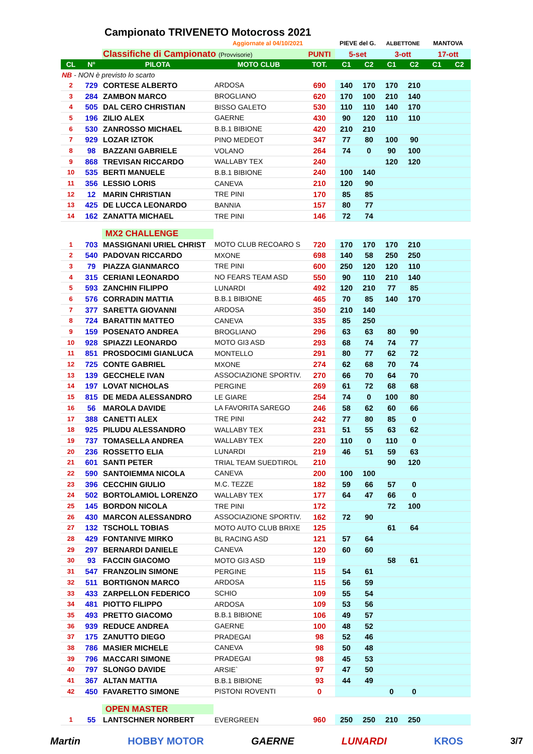Campionato TRIVENETO Motocross 2021
| Aggiornate al 04/10/2021 | | | | | PIEVE del G. | | ALBETTONE | | MANTOVA | |
| | | Classifiche di Campionato (Provvisorie) | | PUNTI | 5-set | | 3-ott | | 17-ott | |
| CL | N° | PILOTA | MOTO CLUB | TOT. | C1 | C2 | C1 | C2 | C1 | C2 |
| NB - NON è previsto lo scarto | | | | | | | | | | |
| 2 | 729 | CORTESE ALBERTO | ARDOSA | 690 | 140 | 170 | 170 | 210 | | |
| 3 | 284 | ZAMBON MARCO | BROGLIANO | 620 | 170 | 100 | 210 | 140 | | |
| 4 | 505 | DAL CERO CHRISTIAN | BISSO GALETO | 530 | 110 | 110 | 140 | 170 | | |
| 5 | 196 | ZILIO ALEX | GAERNE | 430 | 90 | 120 | 110 | 110 | | |
| 6 | 530 | ZANROSSO MICHAEL | B.B.1 BIBIONE | 420 | 210 | 210 | | | | |
| 7 | 929 | LOZAR IZTOK | PINO MEDEOT | 347 | 77 | 80 | 100 | 90 | | |
| 8 | 98 | BAZZANI GABRIELE | VOLANO | 264 | 74 | 0 | 90 | 100 | | |
| 9 | 868 | TREVISAN RICCARDO | WALLABY TEX | 240 | | | 120 | 120 | | |
| 10 | 535 | BERTI MANUELE | B.B.1 BIBIONE | 240 | 100 | 140 | | | | |
| 11 | 356 | LESSIO LORIS | CANEVA | 210 | 120 | 90 | | | | |
| 12 | 12 | MARIN CHRISTIAN | TRE PINI | 170 | 85 | 85 | | | | |
| 13 | 425 | DE LUCCA LEONARDO | BANNIA | 157 | 80 | 77 | | | | |
| 14 | 162 | ZANATTA MICHAEL | TRE PINI | 146 | 72 | 74 | | | | |
| | | MX2 CHALLENGE | | | | | | | | |
| 1 | 703 | MASSIGNANI URIEL CHRIST | MOTO CLUB RECOARO S | 720 | 170 | 170 | 170 | 210 | | |
| 2 | 540 | PADOVAN RICCARDO | MXONE | 698 | 140 | 58 | 250 | 250 | | |
| 3 | 79 | PIAZZA GIANMARCO | TRE PINI | 600 | 250 | 120 | 120 | 110 | | |
| 4 | 315 | CERIANI LEONARDO | NO FEARS TEAM ASD | 550 | 90 | 110 | 210 | 140 | | |
| 5 | 593 | ZANCHIN FILIPPO | LUNARDI | 492 | 120 | 210 | 77 | 85 | | |
| 6 | 576 | CORRADIN MATTIA | B.B.1 BIBIONE | 465 | 70 | 85 | 140 | 170 | | |
| 7 | 377 | SARETTA GIOVANNI | ARDOSA | 350 | 210 | 140 | | | | |
| 8 | 724 | BARATTIN MATTEO | CANEVA | 335 | 85 | 250 | | | | |
| 9 | 159 | POSENATO ANDREA | BROGLIANO | 296 | 63 | 63 | 80 | 90 | | |
| 10 | 928 | SPIAZZI LEONARDO | MOTO GI3 ASD | 293 | 68 | 74 | 74 | 77 | | |
| 11 | 851 | PROSDOCIMI GIANLUCA | MONTELLO | 291 | 80 | 77 | 62 | 72 | | |
| 12 | 725 | CONTE GABRIEL | MXONE | 274 | 62 | 68 | 70 | 74 | | |
| 13 | 139 | GECCHELE IVAN | ASSOCIAZIONE SPORTIV. | 270 | 66 | 70 | 64 | 70 | | |
| 14 | 197 | LOVAT NICHOLAS | PERGINE | 269 | 61 | 72 | 68 | 68 | | |
| 15 | 815 | DE MEDA ALESSANDRO | LE GIARE | 254 | 74 | 0 | 100 | 80 | | |
| 16 | 56 | MAROLA DAVIDE | LA FAVORITA SAREGO | 246 | 58 | 62 | 60 | 66 | | |
| 17 | 388 | CANETTI ALEX | TRE PINI | 242 | 77 | 80 | 85 | 0 | | |
| 18 | 925 | PILUDU ALESSANDRO | WALLABY TEX | 231 | 51 | 55 | 63 | 62 | | |
| 19 | 737 | TOMASELLA ANDREA | WALLABY TEX | 220 | 110 | 0 | 110 | 0 | | |
| 20 | 236 | ROSSETTO ELIA | LUNARDI | 219 | 46 | 51 | 59 | 63 | | |
| 21 | 601 | SANTI PETER | TRIAL TEAM SUEDTIROL | 210 | | | 90 | 120 | | |
| 22 | 590 | SANTOIEMMA NICOLA | CANEVA | 200 | 100 | 100 | | | | |
| 23 | 396 | CECCHIN GIULIO | M.C. TEZZE | 182 | 59 | 66 | 57 | 0 | | |
| 24 | 502 | BORTOLAMIOL LORENZO | WALLABY TEX | 177 | 64 | 47 | 66 | 0 | | |
| 25 | 145 | BORDON NICOLA | TRE PINI | 172 | | | 72 | 100 | | |
| 26 | 430 | MARCON ALESSANDRO | ASSOCIAZIONE SPORTIV. | 162 | 72 | 90 | | | | |
| 27 | 132 | TSCHOLL TOBIAS | MOTO AUTO CLUB BRIXE | 125 | | | 61 | 64 | | |
| 28 | 429 | FONTANIVE MIRKO | BL RACING ASD | 121 | 57 | 64 | | | | |
| 29 | 297 | BERNARDI DANIELE | CANEVA | 120 | 60 | 60 | | | | |
| 30 | 93 | FACCIN GIACOMO | MOTO GI3 ASD | 119 | | | 58 | 61 | | |
| 31 | 547 | FRANZOLIN SIMONE | PERGINE | 115 | 54 | 61 | | | | |
| 32 | 511 | BORTIGNON MARCO | ARDOSA | 115 | 56 | 59 | | | | |
| 33 | 433 | ZARPELLON FEDERICO | SCHIO | 109 | 55 | 54 | | | | |
| 34 | 481 | PIOTTO FILIPPO | ARDOSA | 109 | 53 | 56 | | | | |
| 35 | 493 | PRETTO GIACOMO | B.B.1 BIBIONE | 106 | 49 | 57 | | | | |
| 36 | 939 | REDUCE ANDREA | GAERNE | 100 | 48 | 52 | | | | |
| 37 | 175 | ZANUTTO DIEGO | PRADEGAI | 98 | 52 | 46 | | | | |
| 38 | 786 | MASIER MICHELE | CANEVA | 98 | 50 | 48 | | | | |
| 39 | 796 | MACCARI SIMONE | PRADEGAI | 98 | 45 | 53 | | | | |
| 40 | 797 | SLONGO DAVIDE | ARSIE` | 97 | 47 | 50 | | | | |
| 41 | 367 | ALTAN MATTIA | B.B.1 BIBIONE | 93 | 44 | 49 | | | | |
| 42 | 450 | FAVARETTO SIMONE | PISTONI ROVENTI | 0 | | | 0 | 0 | | |
| | | OPEN MASTER | | | | | | | | |
| 1 | 55 | LANTSCHNER NORBERT | EVERGREEN | 960 | 250 | 250 | 210 | 250 | | |
Martin HOBBY MOTOR GAERNE LUNARDI KROS 3/7